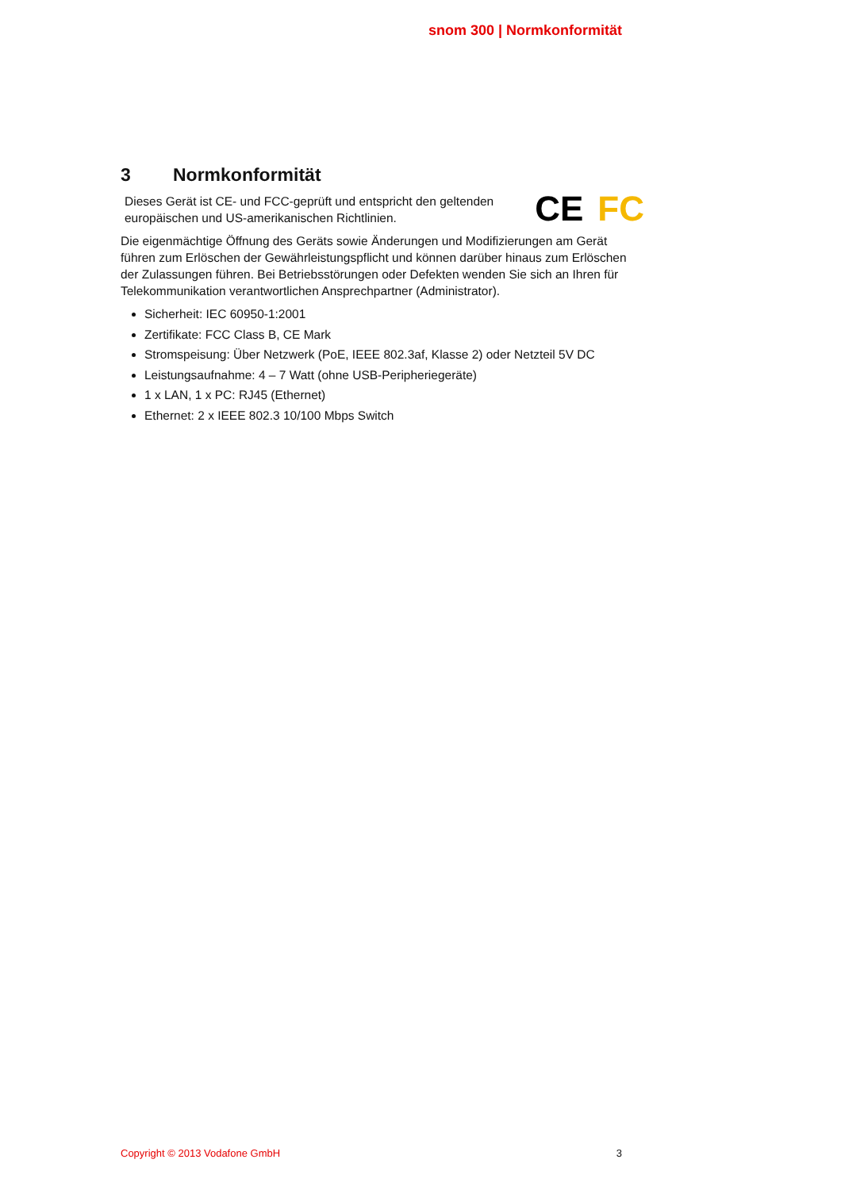snom 300 | Normkonformität
3 Normkonformität
Dieses Gerät ist CE- und FCC-geprüft und entspricht den geltenden
europäischen und US-amerikanischen Richtlinien.
CE FC
Die eigenmächtige Öffnung des Geräts sowie Änderungen und Modifizierungen am Gerät führen zum Erlöschen der Gewährleistungspflicht und können darüber hinaus zum Erlöschen der Zulassungen führen. Bei Betriebsstörungen oder Defekten wenden Sie sich an Ihren für Telekommunikation verantwortlichen Ansprechpartner (Administrator).
Sicherheit: IEC 60950-1:2001
Zertifikate: FCC Class B, CE Mark
Stromspeisung: Über Netzwerk (PoE, IEEE 802.3af, Klasse 2) oder Netzteil 5V DC
Leistungsaufnahme: 4 – 7 Watt (ohne USB-Peripheriegeräte)
1 x LAN, 1 x PC: RJ45 (Ethernet)
Ethernet: 2 x IEEE 802.3 10/100 Mbps Switch
Copyright © 2013 Vodafone GmbH 3